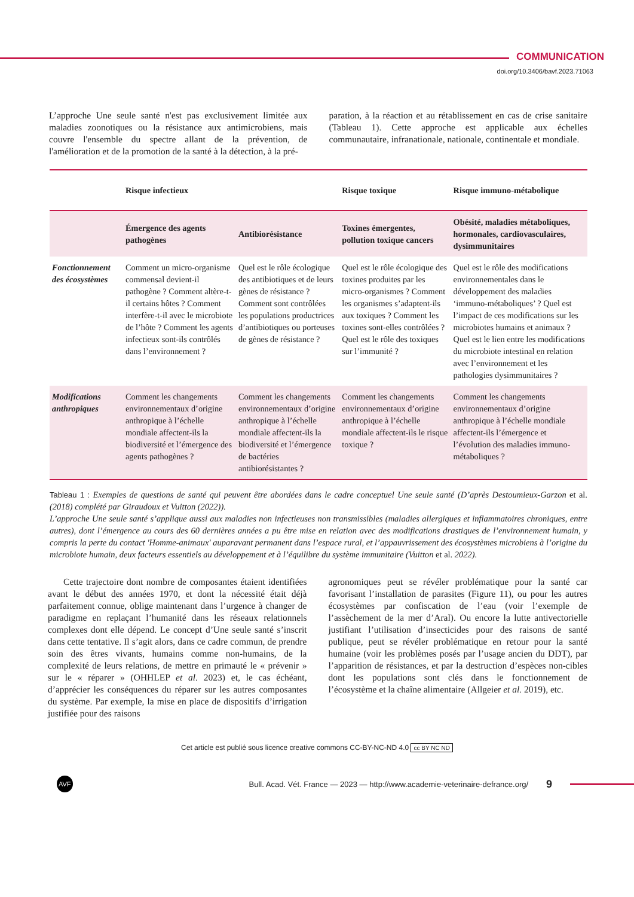COMMUNICATION
doi.org/10.3406/bavf.2023.71063
L’approche Une seule santé n'est pas exclusivement limitée aux maladies zoonotiques ou la résistance aux antimicrobiens, mais couvre l'ensemble du spectre allant de la prévention, de l'amélioration et de la promotion de la santé à la détection, à la pré-
paration, à la réaction et au rétablissement en cas de crise sanitaire (Tableau 1). Cette approche est applicable aux échelles communautaire, infranationale, nationale, continentale et mondiale.
| | Risque infectieux | | Risque toxique | Risque immuno-métabolique |
| --- | --- | --- | --- | --- |
| | Émergence des agents pathogènes | Antibiorésistance | Toxines émergentes, pollution toxique cancers | Obésité, maladies métaboliques, hormonales, cardiovasculaires, dysimmunitaires |
| Fonctionnement des écosystèmes | Comment un micro-organisme commensal devient-il pathogène ? Comment altère-t-il certains hôtes ? Comment interfère-t-il avec le microbiote de l’hôte ? Comment les agents infectieux sont-ils contrôlés dans l’environnement ? | Quel est le rôle écologique des antibiotiques et de leurs gènes de résistance ? Comment sont contrôlées les populations productrices d’antibiotiques ou porteuses de gènes de résistance ? | Quel est le rôle écologique des toxines produites par les micro-organismes ? Comment les organismes s’adaptent-ils aux toxiques ? Comment les toxines sont-elles contrôlées ? Quel est le rôle des toxiques sur l’immunité ? | Quel est le rôle des modifications environnementales dans le développement des maladies ‘immuno-métaboliques’ ? Quel est l’impact de ces modifications sur les microbiotes humains et animaux ? Quel est le lien entre les modifications du microbiote intestinal en relation avec l’environnement et les pathologies dysimmunitaires ? |
| Modifications anthropiques | Comment les changements environnementaux d’origine anthropique à l’échelle mondiale affectent-ils la biodiversité et l’émergence des agents pathogènes ? | Comment les changements environnementaux d’origine anthropique à l’échelle mondiale affectent-ils la biodiversité et l’émergence de bactéries antibiorésistantes ? | Comment les changements environnementaux d’origine anthropique à l’échelle mondiale affectent-ils le risque toxique ? | Comment les changements environnementaux d’origine anthropique à l’échelle mondiale affectent-ils l’émergence et l’évolution des maladies immuno-métaboliques ? |
Tableau 1 : Exemples de questions de santé qui peuvent être abordées dans le cadre conceptuel Une seule santé (D’après Destoumieux-Garzon et al. (2018) complété par Giraudoux et Vuitton (2022)).
L’approche Une seule santé s’applique aussi aux maladies non infectieuses non transmissibles (maladies allergiques et inflammatoires chroniques, entre autres), dont l’émergence au cours des 60 dernières années a pu être mise en relation avec des modifications drastiques de l’environnement humain, y compris la perte du contact 'Homme-animaux' auparavant permanent dans l’espace rural, et l’appauvrissement des écosystèmes microbiens à l’origine du microbiote humain, deux facteurs essentiels au développement et à l’équilibre du système immunitaire (Vuitton et al. 2022).
Cette trajectoire dont nombre de composantes étaient identifiées avant le début des années 1970, et dont la nécessité était déjà parfaitement connue, oblige maintenant dans l’urgence à changer de paradigme en replaçant l’humanité dans les réseaux relationnels complexes dont elle dépend. Le concept d’Une seule santé s’inscrit dans cette tentative. Il s’agit alors, dans ce cadre commun, de prendre soin des êtres vivants, humains comme non-humains, de la complexité de leurs relations, de mettre en primauté le « prévenir » sur le « réparer » (OHHLEP et al. 2023) et, le cas échéant, d’apprécier les conséquences du réparer sur les autres composantes du système. Par exemple, la mise en place de dispositifs d’irrigation justifiée pour des raisons
agronomiques peut se révéler problématique pour la santé car favorisant l’installation de parasites (Figure 11), ou pour les autres écosystèmes par confiscation de l’eau (voir l’exemple de l’assèchement de la mer d’Aral). Ou encore la lutte antivectorielle justifiant l’utilisation d’insecticides pour des raisons de santé publique, peut se révéler problématique en retour pour la santé humaine (voir les problèmes posés par l’usage ancien du DDT), par l’apparition de résistances, et par la destruction d’espèces non-cibles dont les populations sont clés dans le fonctionnement de l’écosystème et la chaîne alimentaire (Allgeier et al. 2019), etc.
Cet article est publié sous licence creative commons CC-BY-NC-ND 4.0 cc BY NC ND
AVF Bull. Acad. Vét. France — 2023 — http://www.academie-veterinaire-defrance.org/ 9